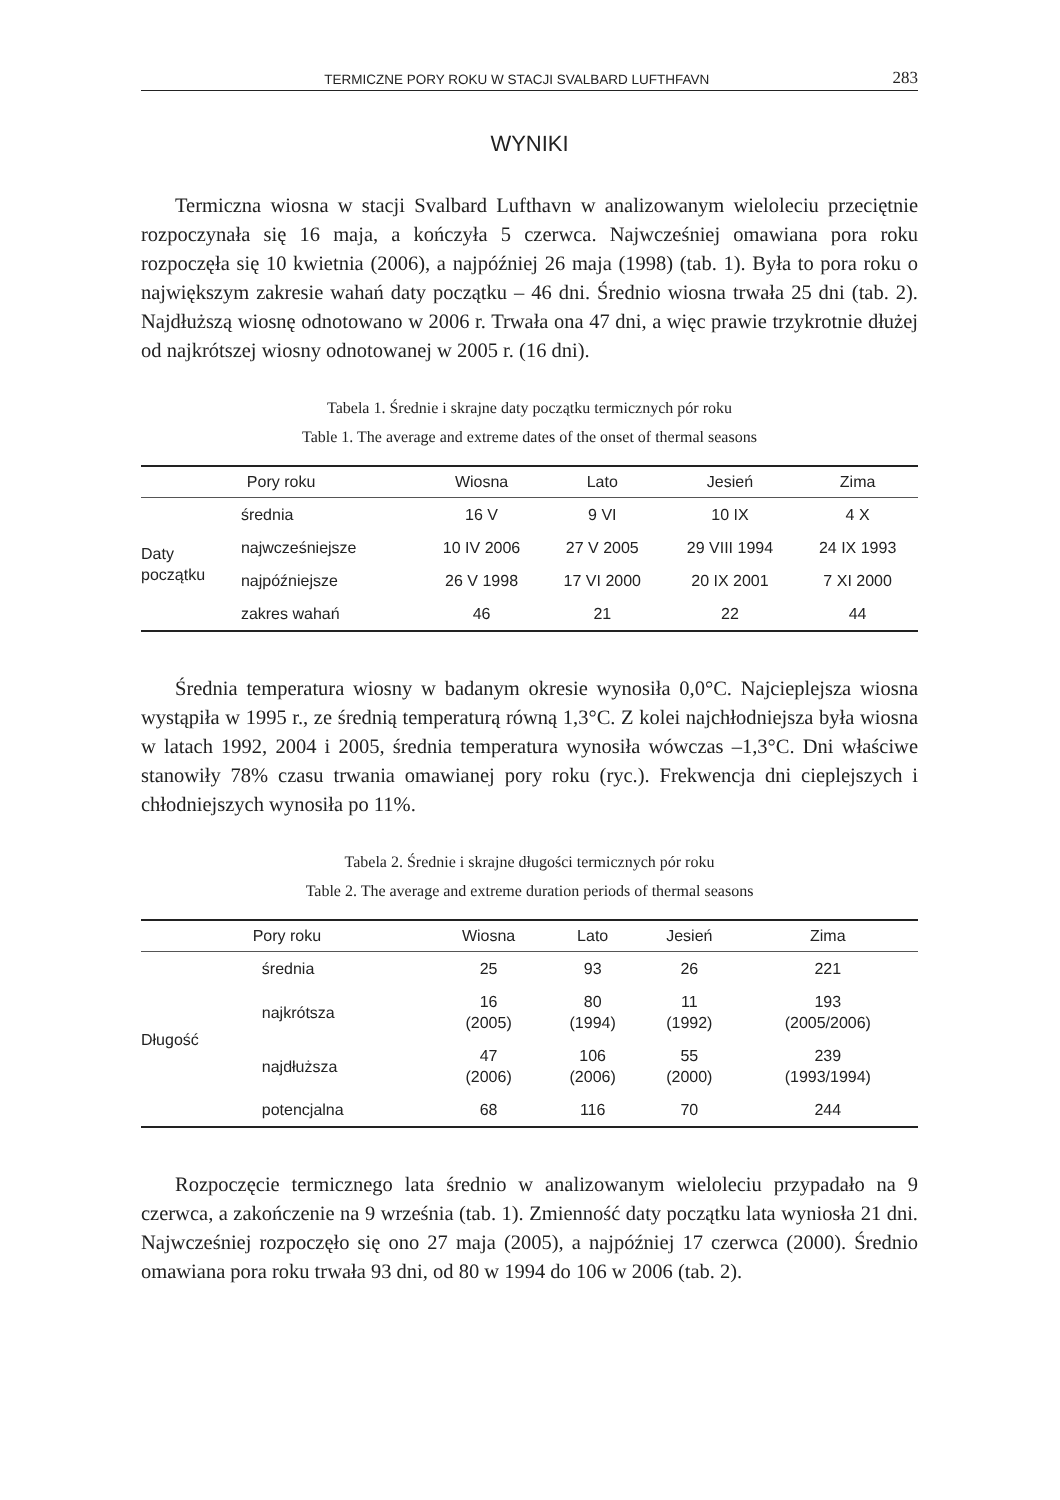TERMICZNE PORY ROKU W STACJI SVALBARD LUFTHFAVN 283
WYNIKI
Termiczna wiosna w stacji Svalbard Lufthavn w analizowanym wieloleciu przeciętnie rozpoczynała się 16 maja, a kończyła 5 czerwca. Najwcześniej omawiana pora roku rozpoczęła się 10 kwietnia (2006), a najpóźniej 26 maja (1998) (tab. 1). Była to pora roku o największym zakresie wahań daty początku – 46 dni. Średnio wiosna trwała 25 dni (tab. 2). Najdłuższą wiosnę odnotowano w 2006 r. Trwała ona 47 dni, a więc prawie trzykrotnie dłużej od najkrótszej wiosny odnotowanej w 2005 r. (16 dni).
Tabela 1. Średnie i skrajne daty początku termicznych pór roku
Table 1. The average and extreme dates of the onset of thermal seasons
| Pory roku | | Wiosna | Lato | Jesień | Zima |
| --- | --- | --- | --- | --- | --- |
| Daty początku | średnia | 16 V | 9 VI | 10 IX | 4 X |
| | najwcześniejsze | 10 IV 2006 | 27 V 2005 | 29 VIII 1994 | 24 IX 1993 |
| | najpóźniejsze | 26 V 1998 | 17 VI 2000 | 20 IX 2001 | 7 XI 2000 |
| | zakres wahań | 46 | 21 | 22 | 44 |
Średnia temperatura wiosny w badanym okresie wynosiła 0,0°C. Najcieplejsza wiosna wystąpiła w 1995 r., ze średnią temperaturą równą 1,3°C. Z kolei najchłodniejsza była wiosna w latach 1992, 2004 i 2005, średnia temperatura wynosiła wówczas –1,3°C. Dni właściwe stanowiły 78% czasu trwania omawianej pory roku (ryc.). Frekwencja dni cieplejszych i chłodniejszych wynosiła po 11%.
Tabela 2. Średnie i skrajne długości termicznych pór roku
Table 2. The average and extreme duration periods of thermal seasons
| Pory roku | | Wiosna | Lato | Jesień | Zima |
| --- | --- | --- | --- | --- | --- |
| Długość | średnia | 25 | 93 | 26 | 221 |
| | najkrótsza | 16 (2005) | 80 (1994) | 11 (1992) | 193 (2005/2006) |
| | najdłuższa | 47 (2006) | 106 (2006) | 55 (2000) | 239 (1993/1994) |
| | potencjalna | 68 | 116 | 70 | 244 |
Rozpoczęcie termicznego lata średnio w analizowanym wieloleciu przypadało na 9 czerwca, a zakończenie na 9 września (tab. 1). Zmienność daty początku lata wyniosła 21 dni. Najwcześniej rozpoczęło się ono 27 maja (2005), a najpóźniej 17 czerwca (2000). Średnio omawiana pora roku trwała 93 dni, od 80 w 1994 do 106 w 2006 (tab. 2).